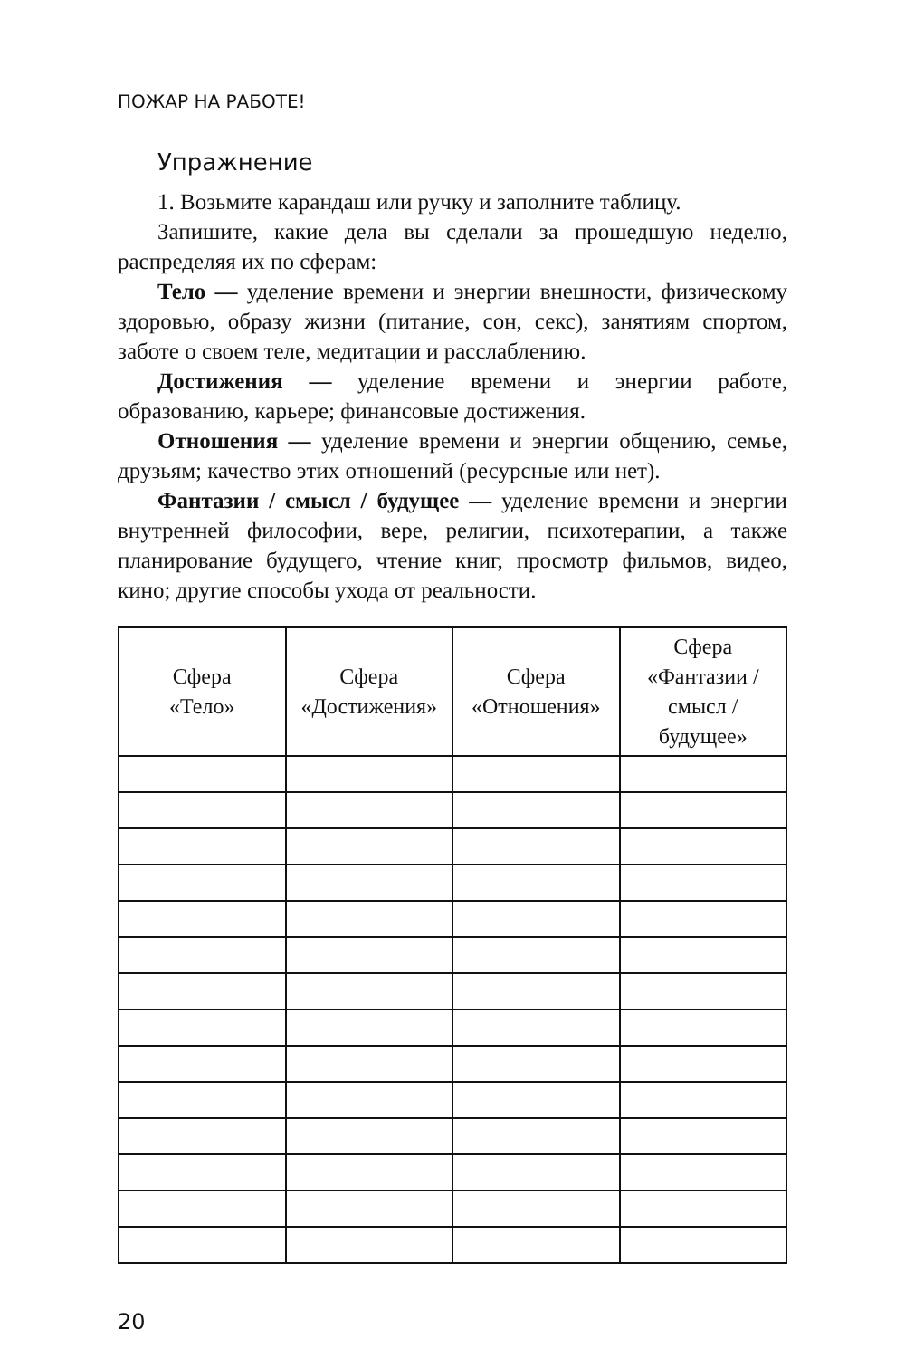ПОЖАР НА РАБОТЕ!
Упражнение
1. Возьмите карандаш или ручку и заполните таблицу.
Запишите, какие дела вы сделали за прошедшую неделю, распределяя их по сферам:
Тело — уделение времени и энергии внешности, физическому здоровью, образу жизни (питание, сон, секс), занятиям спортом, заботе о своем теле, медитации и расслаблению.
Достижения — уделение времени и энергии работе, образованию, карьере; финансовые достижения.
Отношения — уделение времени и энергии общению, семье, друзьям; качество этих отношений (ресурсные или нет).
Фантазии / смысл / будущее — уделение времени и энергии внутренней философии, вере, религии, психотерапии, а также планирование будущего, чтение книг, просмотр фильмов, видео, кино; другие способы ухода от реальности.
| Сфера «Тело» | Сфера «Достижения» | Сфера «Отношения» | Сфера «Фантазии / смысл / будущее» |
| --- | --- | --- | --- |
20